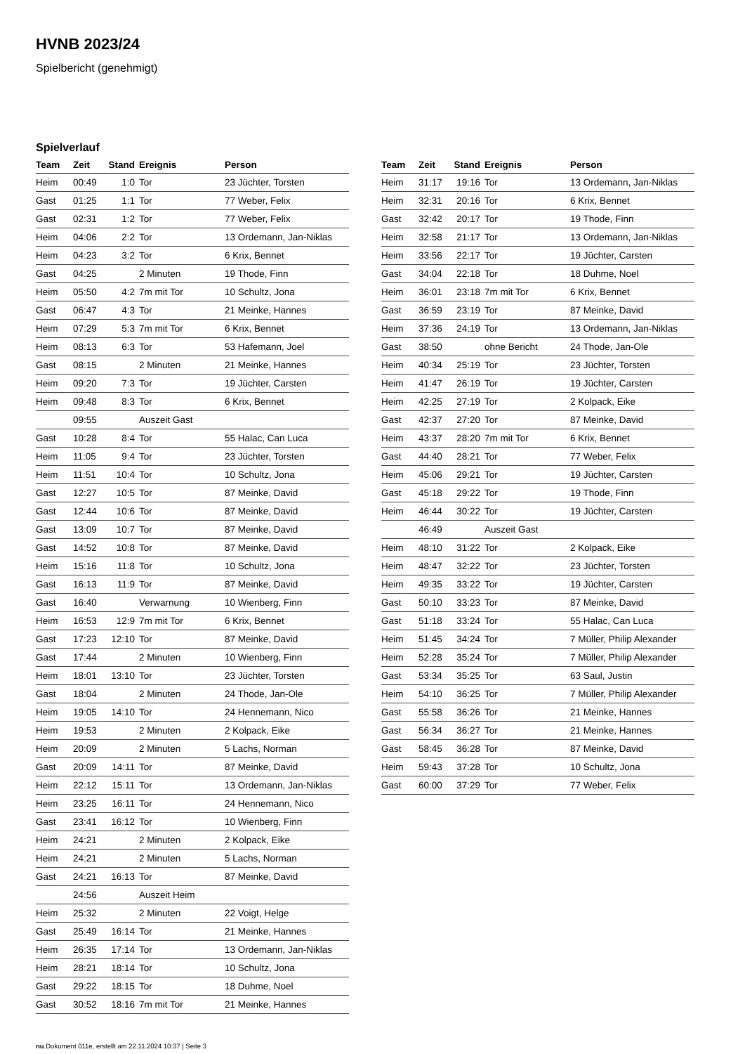HVNB 2023/24
Spielbericht (genehmigt)
Spielverlauf
| Team | Zeit | Stand | Ereignis | Person |
| --- | --- | --- | --- | --- |
| Heim | 00:49 | 1:0 | Tor | 23 Jüchter, Torsten |
| Gast | 01:25 | 1:1 | Tor | 77 Weber, Felix |
| Gast | 02:31 | 1:2 | Tor | 77 Weber, Felix |
| Heim | 04:06 | 2:2 | Tor | 13 Ordemann, Jan-Niklas |
| Heim | 04:23 | 3:2 | Tor | 6 Krix, Bennet |
| Gast | 04:25 | | 2 Minuten | 19 Thode, Finn |
| Heim | 05:50 | 4:2 | 7m mit Tor | 10 Schultz, Jona |
| Gast | 06:47 | 4:3 | Tor | 21 Meinke, Hannes |
| Heim | 07:29 | 5:3 | 7m mit Tor | 6 Krix, Bennet |
| Heim | 08:13 | 6:3 | Tor | 53 Hafemann, Joel |
| Gast | 08:15 | | 2 Minuten | 21 Meinke, Hannes |
| Heim | 09:20 | 7:3 | Tor | 19 Jüchter, Carsten |
| Heim | 09:48 | 8:3 | Tor | 6 Krix, Bennet |
| | 09:55 | | Auszeit Gast | |
| Gast | 10:28 | 8:4 | Tor | 55 Halac, Can Luca |
| Heim | 11:05 | 9:4 | Tor | 23 Jüchter, Torsten |
| Heim | 11:51 | 10:4 | Tor | 10 Schultz, Jona |
| Gast | 12:27 | 10:5 | Tor | 87 Meinke, David |
| Gast | 12:44 | 10:6 | Tor | 87 Meinke, David |
| Gast | 13:09 | 10:7 | Tor | 87 Meinke, David |
| Gast | 14:52 | 10:8 | Tor | 87 Meinke, David |
| Heim | 15:16 | 11:8 | Tor | 10 Schultz, Jona |
| Gast | 16:13 | 11:9 | Tor | 87 Meinke, David |
| Gast | 16:40 | | Verwarnung | 10 Wienberg, Finn |
| Heim | 16:53 | 12:9 | 7m mit Tor | 6 Krix, Bennet |
| Gast | 17:23 | 12:10 | Tor | 87 Meinke, David |
| Gast | 17:44 | | 2 Minuten | 10 Wienberg, Finn |
| Heim | 18:01 | 13:10 | Tor | 23 Jüchter, Torsten |
| Gast | 18:04 | | 2 Minuten | 24 Thode, Jan-Ole |
| Heim | 19:05 | 14:10 | Tor | 24 Hennemann, Nico |
| Heim | 19:53 | | 2 Minuten | 2 Kolpack, Eike |
| Heim | 20:09 | | 2 Minuten | 5 Lachs, Norman |
| Gast | 20:09 | 14:11 | Tor | 87 Meinke, David |
| Heim | 22:12 | 15:11 | Tor | 13 Ordemann, Jan-Niklas |
| Heim | 23:25 | 16:11 | Tor | 24 Hennemann, Nico |
| Gast | 23:41 | 16:12 | Tor | 10 Wienberg, Finn |
| Heim | 24:21 | | 2 Minuten | 2 Kolpack, Eike |
| Heim | 24:21 | | 2 Minuten | 5 Lachs, Norman |
| Gast | 24:21 | 16:13 | Tor | 87 Meinke, David |
| | 24:56 | | Auszeit Heim | |
| Heim | 25:32 | | 2 Minuten | 22 Voigt, Helge |
| Gast | 25:49 | 16:14 | Tor | 21 Meinke, Hannes |
| Heim | 26:35 | 17:14 | Tor | 13 Ordemann, Jan-Niklas |
| Heim | 28:21 | 18:14 | Tor | 10 Schultz, Jona |
| Gast | 29:22 | 18:15 | Tor | 18 Duhme, Noel |
| Gast | 30:52 | 18:16 | 7m mit Tor | 21 Meinke, Hannes |
| Team | Zeit | Stand | Ereignis | Person |
| --- | --- | --- | --- | --- |
| Heim | 31:17 | 19:16 | Tor | 13 Ordemann, Jan-Niklas |
| Heim | 32:31 | 20:16 | Tor | 6 Krix, Bennet |
| Gast | 32:42 | 20:17 | Tor | 19 Thode, Finn |
| Heim | 32:58 | 21:17 | Tor | 13 Ordemann, Jan-Niklas |
| Heim | 33:56 | 22:17 | Tor | 19 Jüchter, Carsten |
| Gast | 34:04 | 22:18 | Tor | 18 Duhme, Noel |
| Heim | 36:01 | 23:18 | 7m mit Tor | 6 Krix, Bennet |
| Gast | 36:59 | 23:19 | Tor | 87 Meinke, David |
| Heim | 37:36 | 24:19 | Tor | 13 Ordemann, Jan-Niklas |
| Gast | 38:50 | | ohne Bericht | 24 Thode, Jan-Ole |
| Heim | 40:34 | 25:19 | Tor | 23 Jüchter, Torsten |
| Heim | 41:47 | 26:19 | Tor | 19 Jüchter, Carsten |
| Heim | 42:25 | 27:19 | Tor | 2 Kolpack, Eike |
| Gast | 42:37 | 27:20 | Tor | 87 Meinke, David |
| Heim | 43:37 | 28:20 | 7m mit Tor | 6 Krix, Bennet |
| Gast | 44:40 | 28:21 | Tor | 77 Weber, Felix |
| Heim | 45:06 | 29:21 | Tor | 19 Jüchter, Carsten |
| Gast | 45:18 | 29:22 | Tor | 19 Thode, Finn |
| Heim | 46:44 | 30:22 | Tor | 19 Jüchter, Carsten |
| | 46:49 | | Auszeit Gast | |
| Heim | 48:10 | 31:22 | Tor | 2 Kolpack, Eike |
| Heim | 48:47 | 32:22 | Tor | 23 Jüchter, Torsten |
| Heim | 49:35 | 33:22 | Tor | 19 Jüchter, Carsten |
| Gast | 50:10 | 33:23 | Tor | 87 Meinke, David |
| Gast | 51:18 | 33:24 | Tor | 55 Halac, Can Luca |
| Heim | 51:45 | 34:24 | Tor | 7 Müller, Philip Alexander |
| Heim | 52:28 | 35:24 | Tor | 7 Müller, Philip Alexander |
| Gast | 53:34 | 35:25 | Tor | 63 Saul, Justin |
| Heim | 54:10 | 36:25 | Tor | 7 Müller, Philip Alexander |
| Gast | 55:58 | 36:26 | Tor | 21 Meinke, Hannes |
| Gast | 56:34 | 36:27 | Tor | 21 Meinke, Hannes |
| Gast | 58:45 | 36:28 | Tor | 87 Meinke, David |
| Heim | 59:43 | 37:28 | Tor | 10 Schultz, Jona |
| Gast | 60:00 | 37:29 | Tor | 77 Weber, Felix |
nu.Dokument 011e, erstellt am 22.11.2024 10:37 | Seite 3